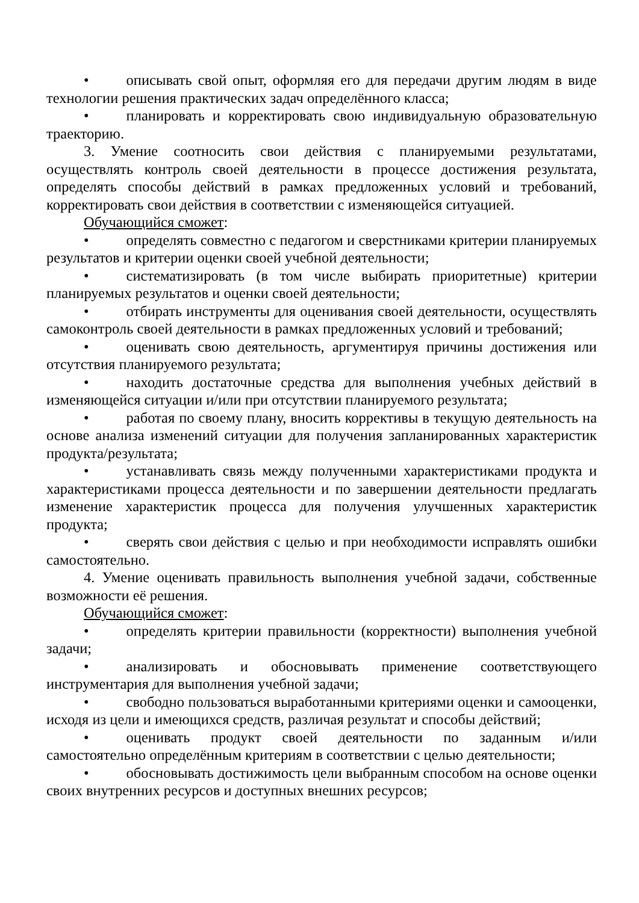• описывать свой опыт, оформляя его для передачи другим людям в виде технологии решения практических задач определённого класса;
• планировать и корректировать свою индивидуальную образовательную траекторию.
3. Умение соотносить свои действия с планируемыми результатами, осуществлять контроль своей деятельности в процессе достижения результата, определять способы действий в рамках предложенных условий и требований, корректировать свои действия в соответствии с изменяющейся ситуацией.
Обучающийся сможет:
• определять совместно с педагогом и сверстниками критерии планируемых результатов и критерии оценки своей учебной деятельности;
• систематизировать (в том числе выбирать приоритетные) критерии планируемых результатов и оценки своей деятельности;
• отбирать инструменты для оценивания своей деятельности, осуществлять самоконтроль своей деятельности в рамках предложенных условий и требований;
• оценивать свою деятельность, аргументируя причины достижения или отсутствия планируемого результата;
• находить достаточные средства для выполнения учебных действий в изменяющейся ситуации и/или при отсутствии планируемого результата;
• работая по своему плану, вносить коррективы в текущую деятельность на основе анализа изменений ситуации для получения запланированных характеристик продукта/результата;
• устанавливать связь между полученными характеристиками продукта и характеристиками процесса деятельности и по завершении деятельности предлагать изменение характеристик процесса для получения улучшенных характеристик продукта;
• сверять свои действия с целью и при необходимости исправлять ошибки самостоятельно.
4. Умение оценивать правильность выполнения учебной задачи, собственные возможности её решения.
Обучающийся сможет:
• определять критерии правильности (корректности) выполнения учебной задачи;
• анализировать и обосновывать применение соответствующего инструментария для выполнения учебной задачи;
• свободно пользоваться выработанными критериями оценки и самооценки, исходя из цели и имеющихся средств, различая результат и способы действий;
• оценивать продукт своей деятельности по заданным и/или самостоятельно определённым критериям в соответствии с целью деятельности;
• обосновывать достижимость цели выбранным способом на основе оценки своих внутренних ресурсов и доступных внешних ресурсов;